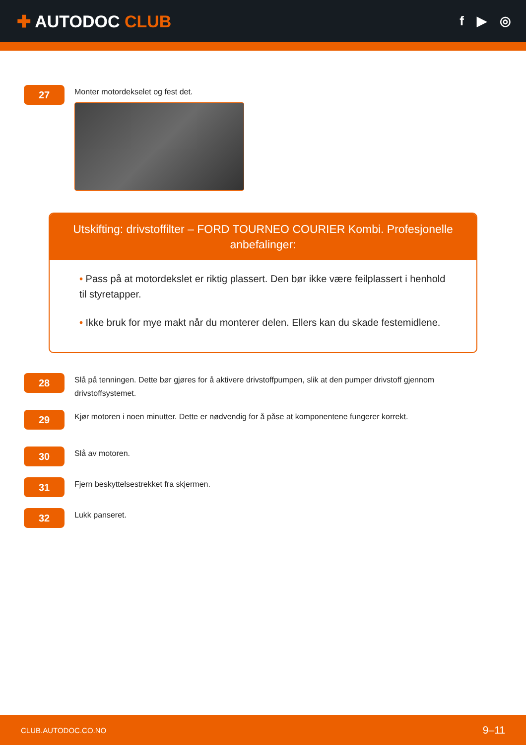✚ AUTODOC CLUB
f ▶ ◎
27
Monter motordekselet og fest det.
Utskifting: drivstoffilter – FORD TOURNEO COURIER Kombi. Profesjonelle anbefalinger:
• Pass på at motordekslet er riktig plassert. Den bør ikke være feilplassert i henhold til styretapper.
• Ikke bruk for mye makt når du monterer delen. Ellers kan du skade festemidlene.
28
Slå på tenningen. Dette bør gjøres for å aktivere drivstoffpumpen, slik at den pumper drivstoff gjennom drivstoffsystemet.
29
Kjør motoren i noen minutter. Dette er nødvendig for å påse at komponentene fungerer korrekt.
30
Slå av motoren.
31
Fjern beskyttelsestrekket fra skjermen.
32
Lukk panseret.
CLUB.AUTODOC.CO.NO 9–11